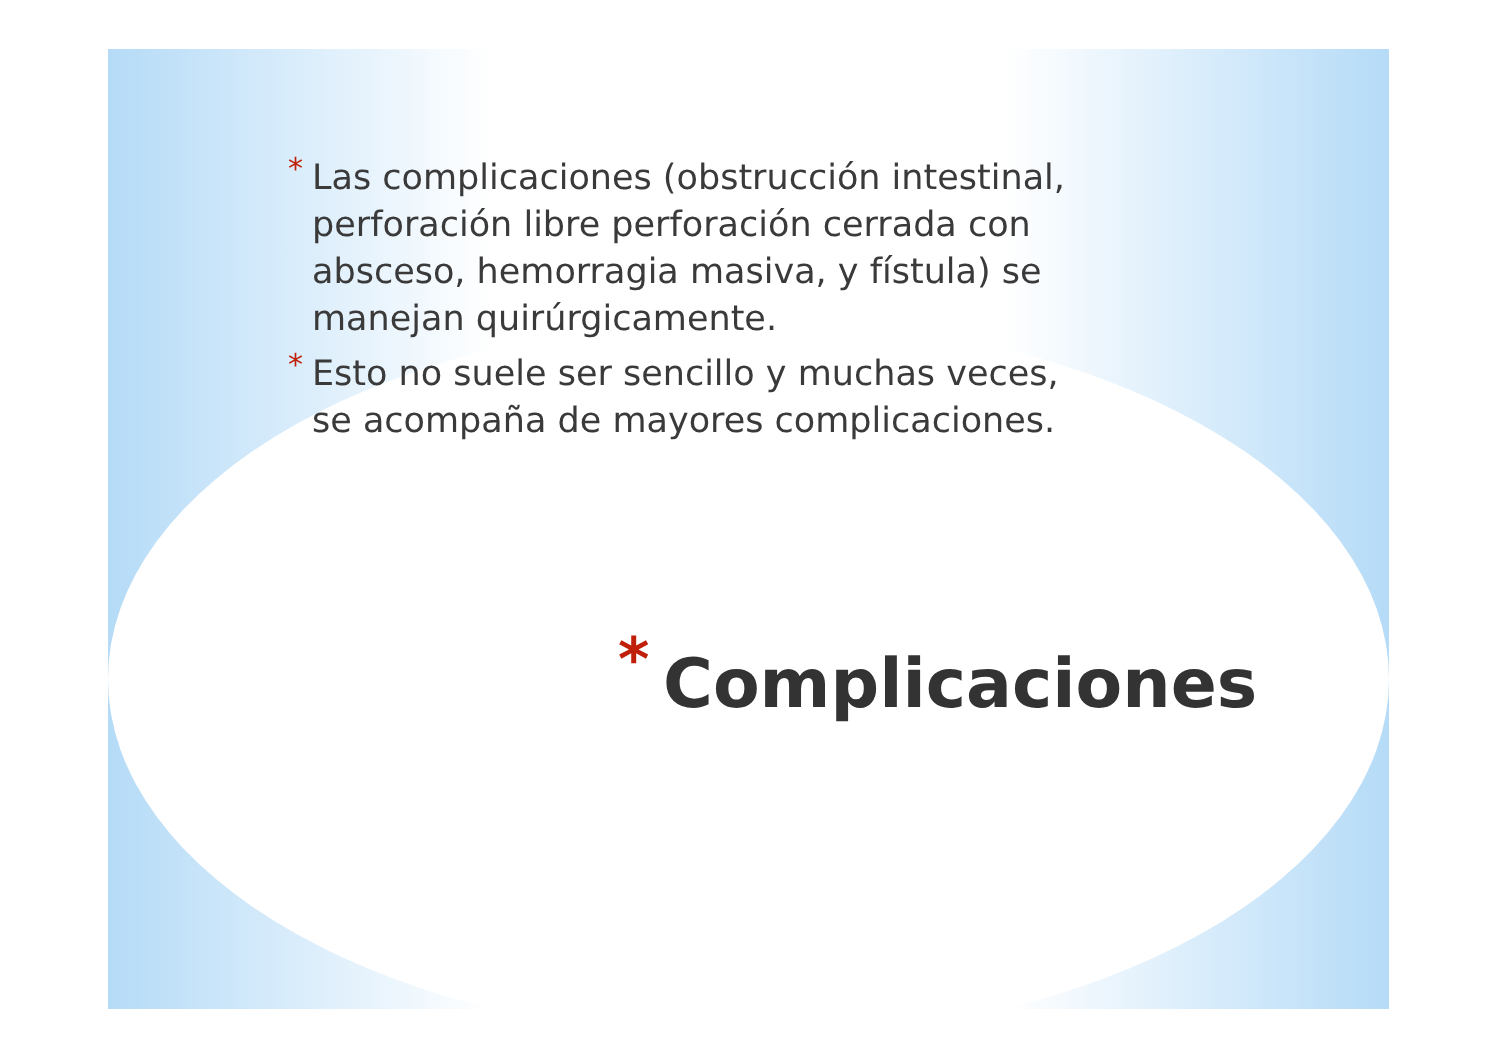* Las complicaciones (obstrucción intestinal, perforación libre perforación cerrada con absceso, hemorragia masiva, y fístula) se manejan quirúrgicamente.
* Esto no suele ser sencillo y muchas veces, se acompaña de mayores complicaciones.
* Complicaciones